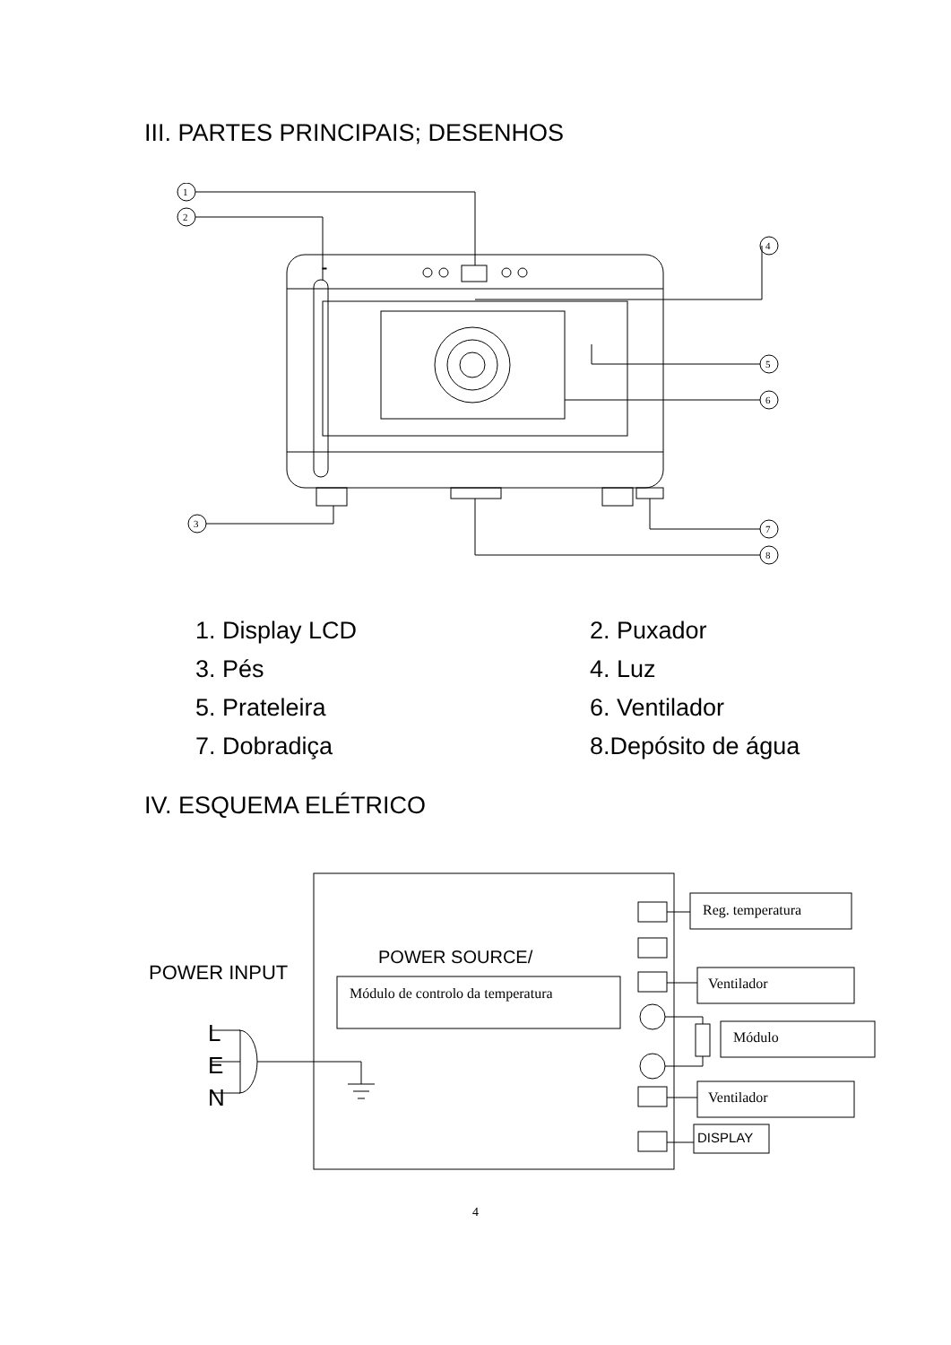III. PARTES PRINCIPAIS; DESENHOS
1
2
3
4
5
6
7
8
1. Display LCD
2. Puxador
3. Pés
4. Luz
5. Prateleira
6. Ventilador
7. Dobradiça
8.Depósito de água
IV. ESQUEMA ELÉTRICO
POWER INPUT
L
E
N
POWER SOURCE/
Módulo de controlo da temperatura
Reg. temperatura
Ventilador
Módulo
Ventilador
DISPLAY
4